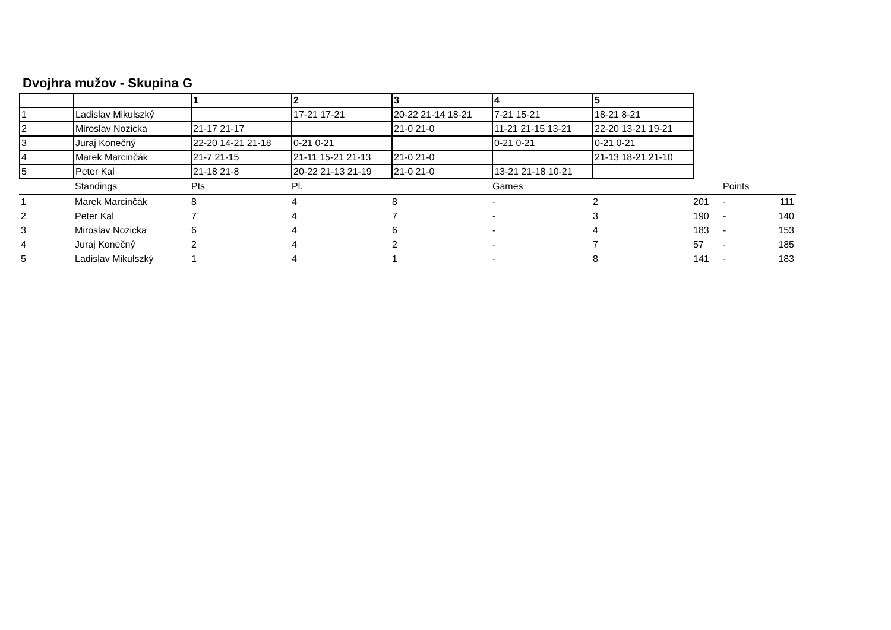Dvojhra mužov - Skupina G
| | | 1 | 2 | 3 | 4 | 5 |
| --- | --- | --- | --- | --- | --- | --- |
| 1 | Ladislav Mikulszký | | 17-21 17-21 | 20-22 21-14 18-21 | 7-21 15-21 | 18-21 8-21 |
| 2 | Miroslav Nozicka | 21-17 21-17 | | 21-0 21-0 | 11-21 21-15 13-21 | 22-20 13-21 19-21 |
| 3 | Juraj Konečný | 22-20 14-21 21-18 | 0-21 0-21 | | 0-21 0-21 | 0-21 0-21 |
| 4 | Marek Marcinčák | 21-7 21-15 | 21-11 15-21 21-13 | 21-0 21-0 | | 21-13 18-21 21-10 |
| 5 | Peter Kal | 21-18 21-8 | 20-22 21-13 21-19 | 21-0 21-0 | 13-21 21-18 10-21 | |
| | Standings | Pts | Pl. | | Games | | | Points | |
| 1 | Marek Marcinčák | 8 | 4 | 8 | - | 2 | 201 | - | 111 |
| 2 | Peter Kal | 7 | 4 | 7 | - | 3 | 190 | - | 140 |
| 3 | Miroslav Nozicka | 6 | 4 | 6 | - | 4 | 183 | - | 153 |
| 4 | Juraj Konečný | 2 | 4 | 2 | - | 7 | 57 | - | 185 |
| 5 | Ladislav Mikulszký | 1 | 4 | 1 | - | 8 | 141 | - | 183 |